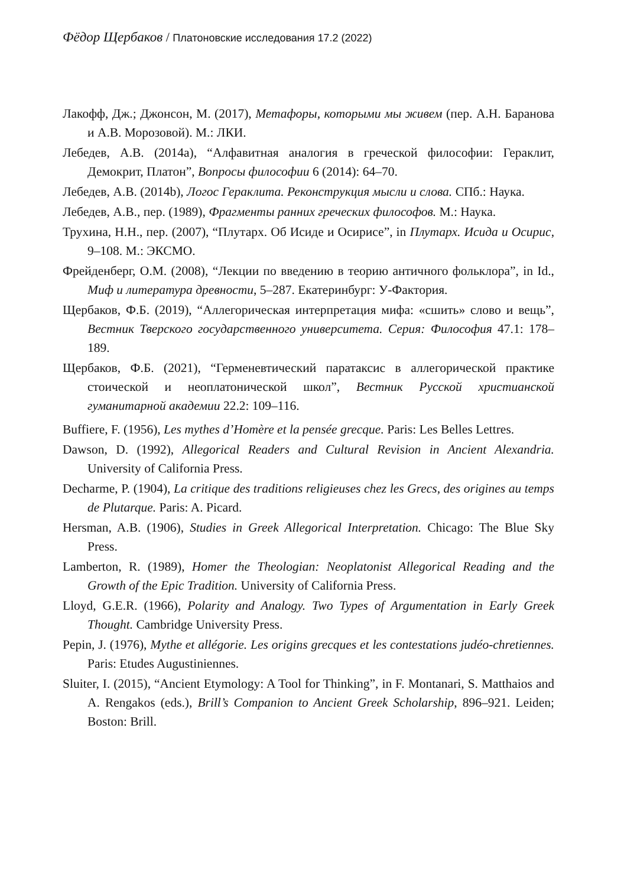Фёдор Щербаков / Платоновские исследования 17.2 (2022)
Лакофф, Дж.; Джонсон, М. (2017), Метафоры, которыми мы живем (пер. А.Н. Баранова и А.В. Морозовой). М.: ЛКИ.
Лебедев, А.В. (2014a), “Алфавитная аналогия в греческой философии: Гераклит, Демокрит, Платон”, Вопросы философии 6 (2014): 64–70.
Лебедев, А.В. (2014b), Логос Гераклита. Реконструкция мысли и слова. СПб.: Наука.
Лебедев, А.В., пер. (1989), Фрагменты ранних греческих философов. М.: Наука.
Трухина, Н.Н., пер. (2007), “Плутарх. Об Исиде и Осирисе”, in Плутарх. Исида и Осирис, 9–108. М.: ЭКСМО.
Фрейденберг, О.М. (2008), “Лекции по введению в теорию античного фольклора”, in Id., Миф и литература древности, 5–287. Екатеринбург: У-Фактория.
Щербаков, Ф.Б. (2019), “Аллегорическая интерпретация мифа: «сшить» слово и вещь”, Вестник Тверского государственного университета. Серия: Философия 47.1: 178–189.
Щербаков, Ф.Б. (2021), “Герменевтический паратаксис в аллегорической практике стоической и неоплатонической школ”, Вестник Русской христианской гуманитарной академии 22.2: 109–116.
Buffiere, F. (1956), Les mythes d’Homère et la pensée grecque. Paris: Les Belles Lettres.
Dawson, D. (1992), Allegorical Readers and Cultural Revision in Ancient Alexandria. University of California Press.
Decharme, P. (1904), La critique des traditions religieuses chez les Grecs, des origines au temps de Plutarque. Paris: A. Picard.
Hersman, A.B. (1906), Studies in Greek Allegorical Interpretation. Chicago: The Blue Sky Press.
Lamberton, R. (1989), Homer the Theologian: Neoplatonist Allegorical Reading and the Growth of the Epic Tradition. University of California Press.
Lloyd, G.E.R. (1966), Polarity and Analogy. Two Types of Argumentation in Early Greek Thought. Cambridge University Press.
Pepin, J. (1976), Mythe et allégorie. Les origins grecques et les contestations judéo-chretiennes. Paris: Etudes Augustiniennes.
Sluiter, I. (2015), “Ancient Etymology: A Tool for Thinking”, in F. Montanari, S. Matthaios and A. Rengakos (eds.), Brill’s Companion to Ancient Greek Scholarship, 896–921. Leiden; Boston: Brill.